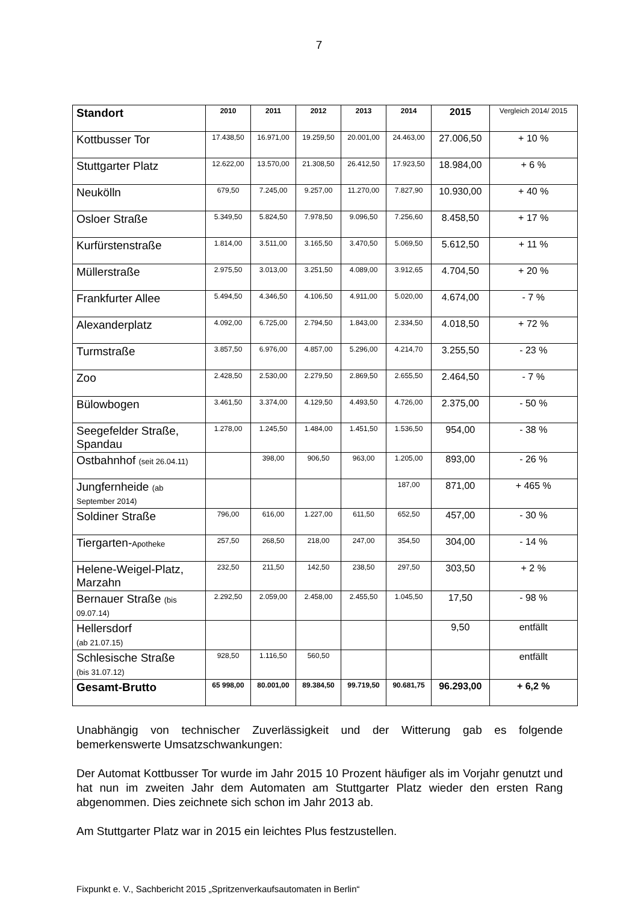7
| Standort | 2010 | 2011 | 2012 | 2013 | 2014 | 2015 | Vergleich 2014/ 2015 |
| --- | --- | --- | --- | --- | --- | --- | --- |
| Kottbusser Tor | 17.438,50 | 16.971,00 | 19.259,50 | 20.001,00 | 24.463,00 | 27.006,50 | + 10 % |
| Stuttgarter Platz | 12.622,00 | 13.570,00 | 21.308,50 | 26.412,50 | 17.923,50 | 18.984,00 | + 6 % |
| Neukölln | 679,50 | 7.245,00 | 9.257,00 | 11.270,00 | 7.827,90 | 10.930,00 | + 40 % |
| Osloer Straße | 5.349,50 | 5.824,50 | 7.978,50 | 9.096,50 | 7.256,60 | 8.458,50 | + 17 % |
| Kurfürstenstraße | 1.814,00 | 3.511,00 | 3.165,50 | 3.470,50 | 5.069,50 | 5.612,50 | + 11 % |
| Müllerstraße | 2.975,50 | 3.013,00 | 3.251,50 | 4.089,00 | 3.912,65 | 4.704,50 | + 20 % |
| Frankfurter Allee | 5.494,50 | 4.346,50 | 4.106,50 | 4.911,00 | 5.020,00 | 4.674,00 | - 7 % |
| Alexanderplatz | 4.092,00 | 6.725,00 | 2.794,50 | 1.843,00 | 2.334,50 | 4.018,50 | + 72 % |
| Turmstraße | 3.857,50 | 6.976,00 | 4.857,00 | 5.296,00 | 4.214,70 | 3.255,50 | - 23 % |
| Zoo | 2.428,50 | 2.530,00 | 2.279,50 | 2.869,50 | 2.655,50 | 2.464,50 | - 7 % |
| Bülowbogen | 3.461,50 | 3.374,00 | 4.129,50 | 4.493,50 | 4.726,00 | 2.375,00 | - 50 % |
| Seegefelder Straße, Spandau | 1.278,00 | 1.245,50 | 1.484,00 | 1.451,50 | 1.536,50 | 954,00 | - 38 % |
| Ostbahnhof (seit 26.04.11) | | 398,00 | 906,50 | 963,00 | 1.205,00 | 893,00 | - 26 % |
| Jungfernheide (ab September 2014) | | | | | 187,00 | 871,00 | + 465 % |
| Soldiner Straße | 796,00 | 616,00 | 1.227,00 | 611,50 | 652,50 | 457,00 | - 30 % |
| Tiergarten- Apotheke | 257,50 | 268,50 | 218,00 | 247,00 | 354,50 | 304,00 | - 14 % |
| Helene-Weigel-Platz, Marzahn | 232,50 | 211,50 | 142,50 | 238,50 | 297,50 | 303,50 | + 2 % |
| Bernauer Straße (bis 09.07.14) | 2.292,50 | 2.059,00 | 2.458,00 | 2.455,50 | 1.045,50 | 17,50 | - 98 % |
| Hellersdorf (ab 21.07.15) | | | | | | 9,50 | entfällt |
| Schlesische Straße (bis 31.07.12) | 928,50 | 1.116,50 | 560,50 | | | | entfällt |
| Gesamt-Brutto | 65 998,00 | 80.001,00 | 89.384,50 | 99.719,50 | 90.681,75 | 96.293,00 | + 6,2 % |
Unabhängig von technischer Zuverlässigkeit und der Witterung gab es folgende bemerkenswerte Umsatzschwankungen:
Der Automat Kottbusser Tor wurde im Jahr 2015 10 Prozent häufiger als im Vorjahr genutzt und hat nun im zweiten Jahr dem Automaten am Stuttgarter Platz wieder den ersten Rang abgenommen. Dies zeichnete sich schon im Jahr 2013 ab.
Am Stuttgarter Platz war in 2015 ein leichtes Plus festzustellen.
Fixpunkt e. V., Sachbericht 2015 „Spritzenverkaufsautomaten in Berlin“